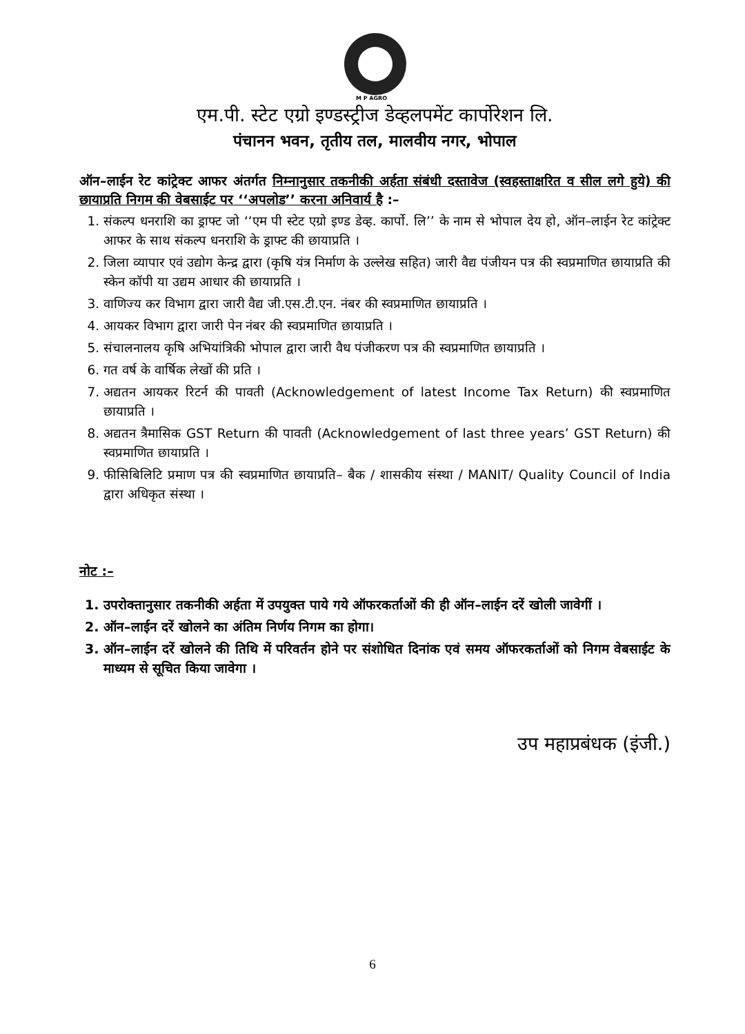M P AGRO
एम.पी. स्टेट एग्रो इण्डस्ट्रीज डेव्हलपमेंट कार्पोरेशन लि.
पंचानन भवन, तृतीय तल, मालवीय नगर, भोपाल
ऑन–लाईन रेट कांट्रेक्ट आफर अंतर्गत निम्नानुसार तकनीकी अर्हता संबंधी दस्तावेज (स्वहस्ताक्षरित व सील लगे हुये) की छायाप्रति निगम की वेबसाईट पर ‘‘अपलोड’’ करना अनिवार्य है :–
1. संकल्प धनराशि का ड्राफ्ट जो ‘‘एम पी स्टेट एग्रो इण्ड डेव्ह. कार्पो. लि’’ के नाम से भोपाल देय हो, ऑन–लाईन रेट कांट्रेक्ट आफर के साथ संकल्प धनराशि के ड्राफ्ट की छायाप्रति ।
2. जिला व्यापार एवं उद्योग केन्द्र द्वारा (कृषि यंत्र निर्माण के उल्लेख सहित) जारी वैद्य पंजीयन पत्र की स्वप्रमाणित छायाप्रति की स्केन कॉपी या उद्यम आधार की छायाप्रति ।
3. वाणिज्य कर विभाग द्वारा जारी वैद्य जी.एस.टी.एन. नंबर की स्वप्रमाणित छायाप्रति ।
4. आयकर विभाग द्वारा जारी पेन नंबर की स्वप्रमाणित छायाप्रति ।
5. संचालनालय कृषि अभियांत्रिकी भोपाल द्वारा जारी वैध पंजीकरण पत्र की स्वप्रमाणित छायाप्रति ।
6. गत वर्ष के वार्षिक लेखों की प्रति ।
7. अद्यतन आयकर रिटर्न की पावती (Acknowledgement of latest Income Tax Return) की स्वप्रमाणित छायाप्रति ।
8. अद्यतन त्रैमासिक GST Return की पावती (Acknowledgement of last three years’ GST Return) की स्वप्रमाणित छायाप्रति ।
9. फीसिबिलिटि प्रमाण पत्र की स्वप्रमाणित छायाप्रति– बैक / शासकीय संस्था / MANIT/ Quality Council of India द्वारा अधिकृत संस्था ।
नोट :–
1. उपरोक्तानुसार तकनीकी अर्हता में उपयुक्त पाये गये ऑफरकर्ताओं की ही ऑन–लाईन दरें खोली जावेगीं ।
2. ऑन–लाईन दरें खोलने का अंतिम निर्णय निगम का होगा।
3. ऑन–लाईन दरें खोलने की तिथि में परिवर्तन होने पर संशोधित दिनांक एवं समय ऑफरकर्ताओं को निगम वेबसाईट के माध्यम से सूचित किया जावेगा ।
उप महाप्रबंधक (इंजी.)
6